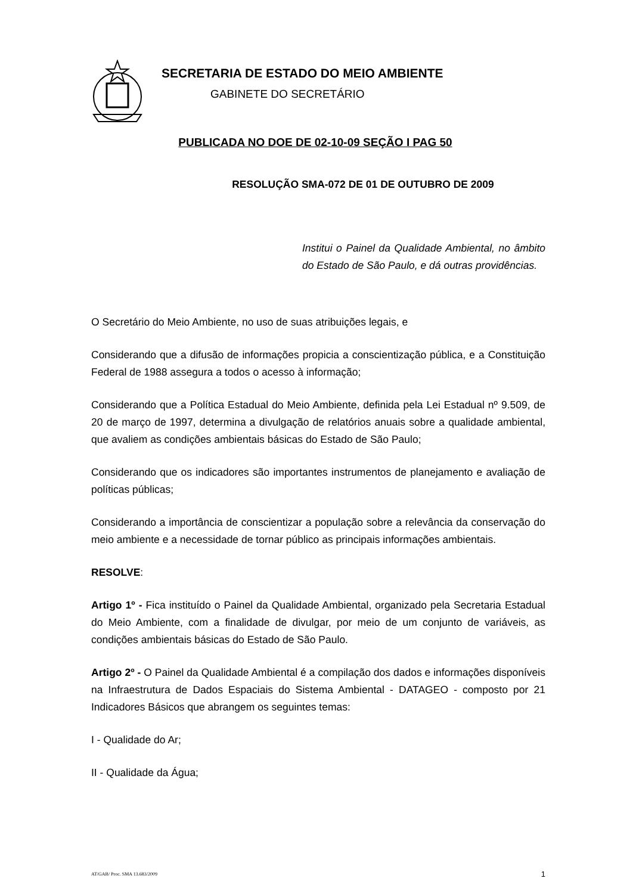SECRETARIA DE ESTADO DO MEIO AMBIENTE
GABINETE DO SECRETÁRIO
PUBLICADA NO DOE DE 02-10-09 SEÇÃO I PAG 50
RESOLUÇÃO SMA-072 DE 01 DE OUTUBRO DE 2009
Institui o Painel da Qualidade Ambiental, no âmbito do Estado de São Paulo, e dá outras providências.
O Secretário do Meio Ambiente, no uso de suas atribuições legais, e
Considerando que a difusão de informações propicia a conscientização pública, e a Constituição Federal de 1988 assegura a todos o acesso à informação;
Considerando que a Política Estadual do Meio Ambiente, definida pela Lei Estadual nº 9.509, de 20 de março de 1997, determina a divulgação de relatórios anuais sobre a qualidade ambiental, que avaliem as condições ambientais básicas do Estado de São Paulo;
Considerando que os indicadores são importantes instrumentos de planejamento e avaliação de políticas públicas;
Considerando a importância de conscientizar a população sobre a relevância da conservação do meio ambiente e a necessidade de tornar público as principais informações ambientais.
RESOLVE:
Artigo 1º - Fica instituído o Painel da Qualidade Ambiental, organizado pela Secretaria Estadual do Meio Ambiente, com a finalidade de divulgar, por meio de um conjunto de variáveis, as condições ambientais básicas do Estado de São Paulo.
Artigo 2º - O Painel da Qualidade Ambiental é a compilação dos dados e informações disponíveis na Infraestrutura de Dados Espaciais do Sistema Ambiental - DATAGEO - composto por 21 Indicadores Básicos que abrangem os seguintes temas:
I - Qualidade do Ar;
II - Qualidade da Água;
AT/GAB/ Proc. SMA 13.683/2009 1